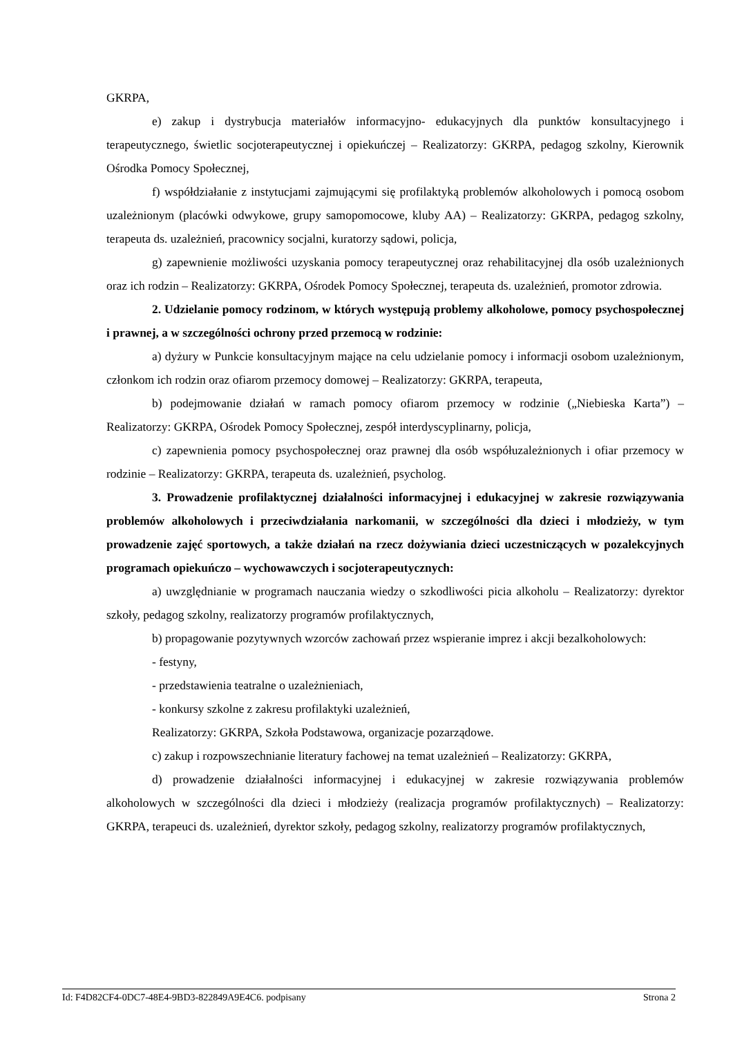GKRPA,
e) zakup i dystrybucja materiałów informacyjno- edukacyjnych dla punktów konsultacyjnego i terapeutycznego, świetlic socjoterapeutycznej i opiekuńczej – Realizatorzy: GKRPA, pedagog szkolny, Kierownik Ośrodka Pomocy Społecznej,
f) współdziałanie z instytucjami zajmującymi się profilaktyką problemów alkoholowych i pomocą osobom uzależnionym (placówki odwykowe, grupy samopomocowe, kluby AA) – Realizatorzy: GKRPA, pedagog szkolny, terapeuta ds. uzależnień, pracownicy socjalni, kuratorzy sądowi, policja,
g) zapewnienie możliwości uzyskania pomocy terapeutycznej oraz rehabilitacyjnej dla osób uzależnionych oraz ich rodzin – Realizatorzy: GKRPA, Ośrodek Pomocy Społecznej, terapeuta ds. uzależnień, promotor zdrowia.
2. Udzielanie pomocy rodzinom, w których występują problemy alkoholowe, pomocy psychospołecznej i prawnej, a w szczególności ochrony przed przemocą w rodzinie:
a) dyżury w Punkcie konsultacyjnym mające na celu udzielanie pomocy i informacji osobom uzależnionym, członkom ich rodzin oraz ofiarom przemocy domowej – Realizatorzy: GKRPA, terapeuta,
b) podejmowanie działań w ramach pomocy ofiarom przemocy w rodzinie („Niebieska Karta”) – Realizatorzy: GKRPA, Ośrodek Pomocy Społecznej, zespół interdyscyplinarny, policja,
c) zapewnienia pomocy psychospołecznej oraz prawnej dla osób współuzależnionych i ofiar przemocy w rodzinie – Realizatorzy: GKRPA, terapeuta ds. uzależnień, psycholog.
3. Prowadzenie profilaktycznej działalności informacyjnej i edukacyjnej w zakresie rozwiązywania problemów alkoholowych i przeciwdziałania narkomanii, w szczególności dla dzieci i młodzieży, w tym prowadzenie zajęć sportowych, a także działań na rzecz dożywiania dzieci uczestniczących w pozalekcyjnych programach opiekuńczo – wychowawczych i socjoterapeutycznych:
a) uwzględnianie w programach nauczania wiedzy o szkodliwości picia alkoholu – Realizatorzy: dyrektor szkoły, pedagog szkolny, realizatorzy programów profilaktycznych,
b) propagowanie pozytywnych wzorców zachowań przez wspieranie imprez i akcji bezalkoholowych:
- festyny,
- przedstawienia teatralne o uzależnieniach,
- konkursy szkolne z zakresu profilaktyki uzależnień,
Realizatorzy: GKRPA, Szkoła Podstawowa, organizacje pozarządowe.
c) zakup i rozpowszechnianie literatury fachowej na temat uzależnień – Realizatorzy: GKRPA,
d) prowadzenie działalności informacyjnej i edukacyjnej w zakresie rozwiązywania problemów alkoholowych w szczególności dla dzieci i młodzieży (realizacja programów profilaktycznych) – Realizatorzy: GKRPA, terapeuci ds. uzależnień, dyrektor szkoły, pedagog szkolny, realizatorzy programów profilaktycznych,
Id: F4D82CF4-0DC7-48E4-9BD3-822849A9E4C6. podpisany Strona 2